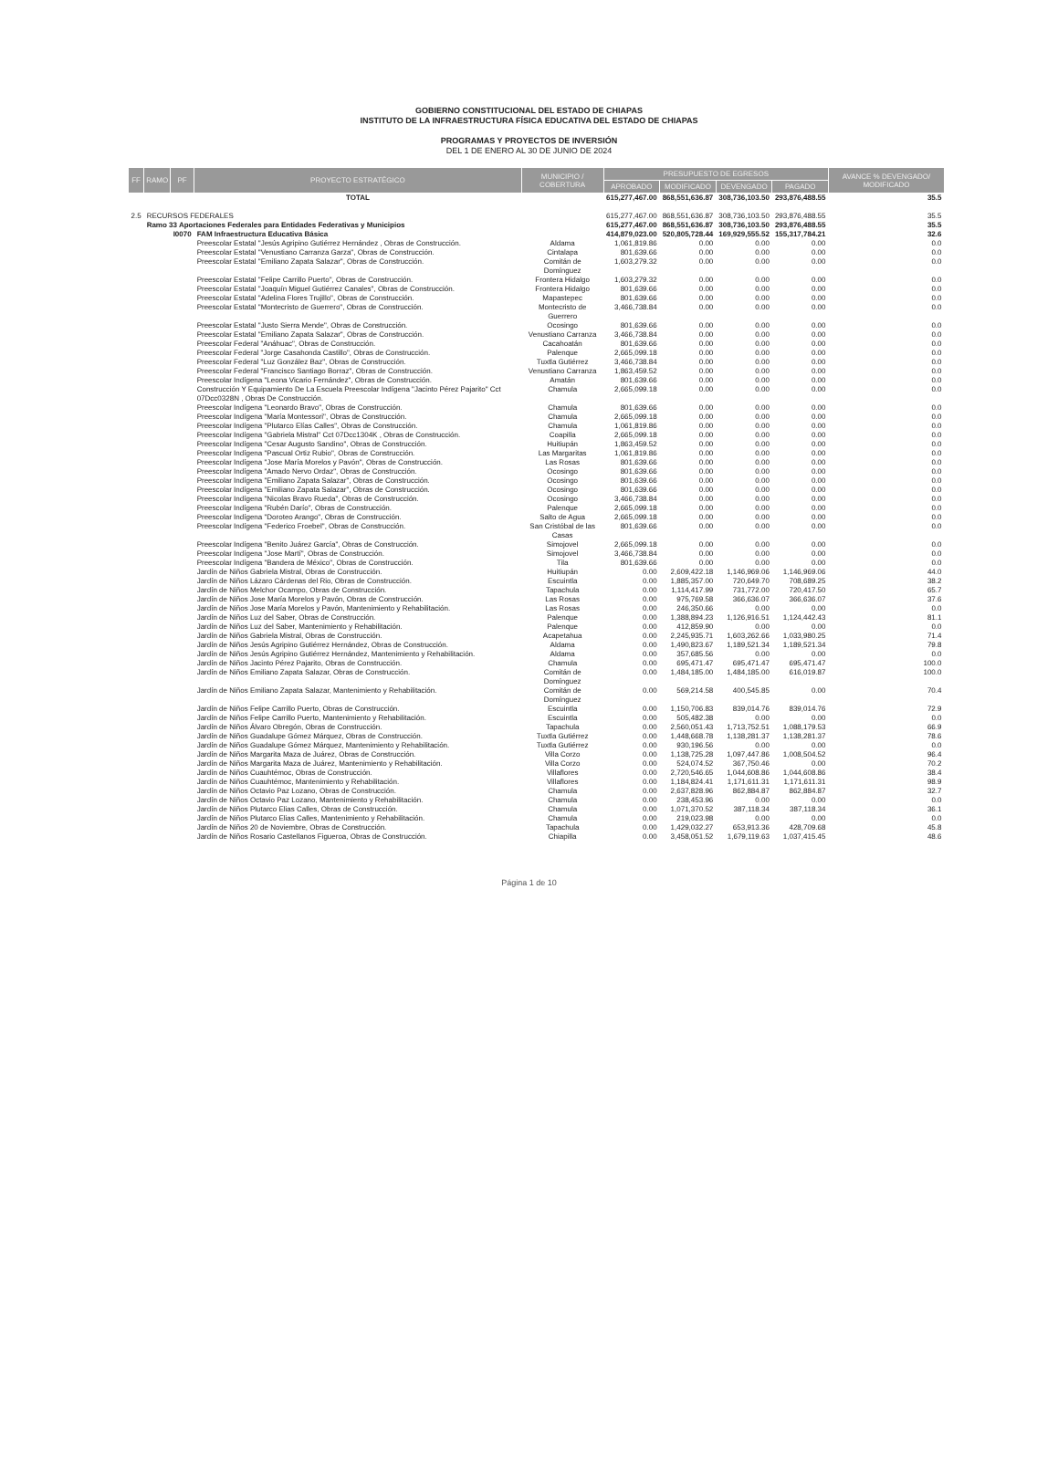GOBIERNO CONSTITUCIONAL DEL ESTADO DE CHIAPAS
INSTITUTO DE LA INFRAESTRUCTURA FÍSICA EDUCATIVA DEL ESTADO DE CHIAPAS
PROGRAMAS Y PROYECTOS DE INVERSIÓN
DEL 1 DE ENERO AL 30 DE JUNIO DE 2024
| FF | RAMO | PF | PROYECTO ESTRATÉGICO | MUNICIPIO / COBERTURA | PRESUPUESTO DE EGRESOS | | | | AVANCE % DEVENGADO/ MODIFICADO |
| --- | --- | --- | --- | --- | --- | --- | --- | --- | --- |
| | | | | | APROBADO | MODIFICADO | DEVENGADO | PAGADO | |
| | | | TOTAL | | 615,277,467.00 | 868,551,636.87 | 308,736,103.50 | 293,876,488.55 | 35.5 |
| 2.5 | RECURSOS FEDERALES | | | | 615,277,467.00 | 868,551,636.87 | 308,736,103.50 | 293,876,488.55 | 35.5 |
| | Ramo 33 Aportaciones Federales para Entidades Federativas y Municipios | | | | 615,277,467.00 | 868,551,636.87 | 308,736,103.50 | 293,876,488.55 | 35.5 |
| | | I0070 | FAM Infraestructura Educativa Básica | | 414,879,023.00 | 520,805,728.44 | 169,929,555.52 | 155,317,784.21 | 32.6 |
| | | | Preescolar Estatal "Jesús Agripino Gutiérrez Hernández , Obras de Construcción. | Aldama | 1,061,819.86 | 0.00 | 0.00 | 0.00 | 0.0 |
| | | | Preescolar Estatal "Venustiano Carranza Garza", Obras de Construcción. | Cintalapa | 801,639.66 | 0.00 | 0.00 | 0.00 | 0.0 |
| | | | Preescolar Estatal "Emiliano Zapata Salazar", Obras de Construcción. | Comitán de Domínguez | 1,603,279.32 | 0.00 | 0.00 | 0.00 | 0.0 |
| | | | Preescolar Estatal "Felipe Carrillo Puerto", Obras de Construcción. | Frontera Hidalgo | 1,603,279.32 | 0.00 | 0.00 | 0.00 | 0.0 |
| | | | Preescolar Estatal "Joaquín Miguel Gutiérrez Canales", Obras de Construcción. | Frontera Hidalgo | 801,639.66 | 0.00 | 0.00 | 0.00 | 0.0 |
| | | | Preescolar Estatal "Adelina Flores Trujillo", Obras de Construcción. | Mapastepec | 801,639.66 | 0.00 | 0.00 | 0.00 | 0.0 |
| | | | Preescolar Estatal "Montecristo de Guerrero", Obras de Construcción. | Montecristo de Guerrero | 3,466,738.84 | 0.00 | 0.00 | 0.00 | 0.0 |
| | | | Preescolar Estatal "Justo Sierra Mende", Obras de Construcción. | Ocosingo | 801,639.66 | 0.00 | 0.00 | 0.00 | 0.0 |
| | | | Preescolar Estatal "Emiliano Zapata Salazar", Obras de Construcción. | Venustiano Carranza | 3,466,738.84 | 0.00 | 0.00 | 0.00 | 0.0 |
| | | | Preescolar Federal "Anáhuac", Obras de Construcción. | Cacahoatán | 801,639.66 | 0.00 | 0.00 | 0.00 | 0.0 |
| | | | Preescolar Federal "Jorge Casahonda Castillo", Obras de Construcción. | Palenque | 2,665,099.18 | 0.00 | 0.00 | 0.00 | 0.0 |
| | | | Preescolar Federal "Luz González Baz", Obras de Construcción. | Tuxtla Gutiérrez | 3,466,738.84 | 0.00 | 0.00 | 0.00 | 0.0 |
| | | | Preescolar Federal "Francisco Santiago Borraz", Obras de Construcción. | Venustiano Carranza | 1,863,459.52 | 0.00 | 0.00 | 0.00 | 0.0 |
| | | | Preescolar Indígena "Leona Vicario Fernández", Obras de Construcción. | Amatán | 801,639.66 | 0.00 | 0.00 | 0.00 | 0.0 |
| | | | Construcción Y Equipamiento De La Escuela Preescolar Indígena "Jacinto Pérez Pajarito" Cct 07Dcc0328N , Obras De Construcción. | Chamula | 2,665,099.18 | 0.00 | 0.00 | 0.00 | 0.0 |
| | | | Preescolar Indígena "Leonardo Bravo", Obras de Construcción. | Chamula | 801,639.66 | 0.00 | 0.00 | 0.00 | 0.0 |
| | | | Preescolar Indígena "María Montessori", Obras de Construcción. | Chamula | 2,665,099.18 | 0.00 | 0.00 | 0.00 | 0.0 |
| | | | Preescolar Indígena "Plutarco Elías Calles", Obras de Construcción. | Chamula | 1,061,819.86 | 0.00 | 0.00 | 0.00 | 0.0 |
| | | | Preescolar Indígena "Gabriela Mistral" Cct 07Dcc1304K , Obras de Construcción. | Coapilla | 2,665,099.18 | 0.00 | 0.00 | 0.00 | 0.0 |
| | | | Preescolar Indígena "Cesar Augusto Sandino", Obras de Construcción. | Huitiupán | 1,863,459.52 | 0.00 | 0.00 | 0.00 | 0.0 |
| | | | Preescolar Indígena "Pascual Ortiz Rubio", Obras de Construcción. | Las Margaritas | 1,061,819.86 | 0.00 | 0.00 | 0.00 | 0.0 |
| | | | Preescolar Indígena "Jose María Morelos y Pavón", Obras de Construcción. | Las Rosas | 801,639.66 | 0.00 | 0.00 | 0.00 | 0.0 |
| | | | Preescolar Indígena "Amado Nervo Ordaz", Obras de Construcción. | Ocosingo | 801,639.66 | 0.00 | 0.00 | 0.00 | 0.0 |
| | | | Preescolar Indígena "Emiliano Zapata Salazar", Obras de Construcción. | Ocosingo | 801,639.66 | 0.00 | 0.00 | 0.00 | 0.0 |
| | | | Preescolar Indígena "Emiliano Zapata Salazar", Obras de Construcción. | Ocosingo | 801,639.66 | 0.00 | 0.00 | 0.00 | 0.0 |
| | | | Preescolar Indígena "Nicolas Bravo Rueda", Obras de Construcción. | Ocosingo | 3,466,738.84 | 0.00 | 0.00 | 0.00 | 0.0 |
| | | | Preescolar Indígena "Rubén Darío", Obras de Construcción. | Palenque | 2,665,099.18 | 0.00 | 0.00 | 0.00 | 0.0 |
| | | | Preescolar Indígena "Doroteo Arango", Obras de Construcción. | Salto de Agua | 2,665,099.18 | 0.00 | 0.00 | 0.00 | 0.0 |
| | | | Preescolar Indígena "Federico Froebel", Obras de Construcción. | San Cristóbal de las Casas | 801,639.66 | 0.00 | 0.00 | 0.00 | 0.0 |
| | | | Preescolar Indígena "Benito Juárez García", Obras de Construcción. | Simojovel | 2,665,099.18 | 0.00 | 0.00 | 0.00 | 0.0 |
| | | | Preescolar Indígena "Jose Martí", Obras de Construcción. | Simojovel | 3,466,738.84 | 0.00 | 0.00 | 0.00 | 0.0 |
| | | | Preescolar Indígena "Bandera de México", Obras de Construcción. | Tila | 801,639.66 | 0.00 | 0.00 | 0.00 | 0.0 |
| | | | Jardín de Niños Gabriela Mistral, Obras de Construcción. | Huitiupán | 0.00 | 2,609,422.18 | 1,146,969.06 | 1,146,969.06 | 44.0 |
| | | | Jardín de Niños Lázaro Cárdenas del Rio, Obras de Construcción. | Escuintla | 0.00 | 1,885,357.00 | 720,649.70 | 708,689.25 | 38.2 |
| | | | Jardín de Niños Melchor Ocampo, Obras de Construcción. | Tapachula | 0.00 | 1,114,417.99 | 731,772.00 | 720,417.50 | 65.7 |
| | | | Jardín de Niños Jose María Morelos y Pavón, Obras de Construcción. | Las Rosas | 0.00 | 975,769.58 | 366,636.07 | 366,636.07 | 37.6 |
| | | | Jardín de Niños Jose María Morelos y Pavón, Mantenimiento y Rehabilitación. | Las Rosas | 0.00 | 246,350.66 | 0.00 | 0.00 | 0.0 |
| | | | Jardín de Niños Luz del Saber, Obras de Construcción. | Palenque | 0.00 | 1,388,894.23 | 1,126,916.51 | 1,124,442.43 | 81.1 |
| | | | Jardín de Niños Luz del Saber, Mantenimiento y Rehabilitación. | Palenque | 0.00 | 412,859.90 | 0.00 | 0.00 | 0.0 |
| | | | Jardín de Niños Gabriela Mistral, Obras de Construcción. | Acapetahua | 0.00 | 2,245,935.71 | 1,603,262.66 | 1,033,980.25 | 71.4 |
| | | | Jardín de Niños Jesús Agripino Gutiérrez Hernández, Obras de Construcción. | Aldama | 0.00 | 1,490,823.67 | 1,189,521.34 | 1,189,521.34 | 79.8 |
| | | | Jardín de Niños Jesús Agripino Gutiérrez Hernández, Mantenimiento y Rehabilitación. | Aldama | 0.00 | 357,685.56 | 0.00 | 0.00 | 0.0 |
| | | | Jardín de Niños Jacinto Pérez Pajarito, Obras de Construcción. | Chamula | 0.00 | 695,471.47 | 695,471.47 | 695,471.47 | 100.0 |
| | | | Jardín de Niños Emiliano Zapata Salazar, Obras de Construcción. | Comitán de Domínguez | 0.00 | 1,484,185.00 | 1,484,185.00 | 616,019.87 | 100.0 |
| | | | Jardín de Niños Emiliano Zapata Salazar, Mantenimiento y Rehabilitación. | Comitán de Domínguez | 0.00 | 569,214.58 | 400,545.85 | 0.00 | 70.4 |
| | | | Jardín de Niños Felipe Carrillo Puerto, Obras de Construcción. | Escuintla | 0.00 | 1,150,706.83 | 839,014.76 | 839,014.76 | 72.9 |
| | | | Jardín de Niños Felipe Carrillo Puerto, Mantenimiento y Rehabilitación. | Escuintla | 0.00 | 505,482.38 | 0.00 | 0.00 | 0.0 |
| | | | Jardín de Niños Álvaro Obregón, Obras de Construcción. | Tapachula | 0.00 | 2,560,051.43 | 1,713,752.51 | 1,088,179.53 | 66.9 |
| | | | Jardín de Niños Guadalupe Gómez Márquez, Obras de Construcción. | Tuxtla Gutiérrez | 0.00 | 1,448,668.78 | 1,138,281.37 | 1,138,281.37 | 78.6 |
| | | | Jardín de Niños Guadalupe Gómez Márquez, Mantenimiento y Rehabilitación. | Tuxtla Gutiérrez | 0.00 | 930,196.56 | 0.00 | 0.00 | 0.0 |
| | | | Jardín de Niños Margarita Maza de Juárez, Obras de Construcción. | Villa Corzo | 0.00 | 1,138,725.28 | 1,097,447.86 | 1,008,504.52 | 96.4 |
| | | | Jardín de Niños Margarita Maza de Juárez, Mantenimiento y Rehabilitación. | Villa Corzo | 0.00 | 524,074.52 | 367,750.46 | 0.00 | 70.2 |
| | | | Jardín de Niños Cuauhtémoc, Obras de Construcción. | Villaflores | 0.00 | 2,720,546.65 | 1,044,608.86 | 1,044,608.86 | 38.4 |
| | | | Jardín de Niños Cuauhtémoc, Mantenimiento y Rehabilitación. | Villaflores | 0.00 | 1,184,824.41 | 1,171,611.31 | 1,171,611.31 | 98.9 |
| | | | Jardín de Niños Octavio Paz Lozano, Obras de Construcción. | Chamula | 0.00 | 2,637,828.96 | 862,884.87 | 862,884.87 | 32.7 |
| | | | Jardín de Niños Octavio Paz Lozano, Mantenimiento y Rehabilitación. | Chamula | 0.00 | 238,453.96 | 0.00 | 0.00 | 0.0 |
| | | | Jardín de Niños Plutarco Elias Calles, Obras de Construcción. | Chamula | 0.00 | 1,071,370.52 | 387,118.34 | 387,118.34 | 36.1 |
| | | | Jardín de Niños Plutarco Elias Calles, Mantenimiento y Rehabilitación. | Chamula | 0.00 | 219,023.98 | 0.00 | 0.00 | 0.0 |
| | | | Jardín de Niños 20 de Noviembre, Obras de Construcción. | Tapachula | 0.00 | 1,429,032.27 | 653,913.36 | 428,709.68 | 45.8 |
| | | | Jardín de Niños Rosario Castellanos Figueroa, Obras de Construcción. | Chiapilla | 0.00 | 3,458,051.52 | 1,679,119.63 | 1,037,415.45 | 48.6 |
Página 1 de 10